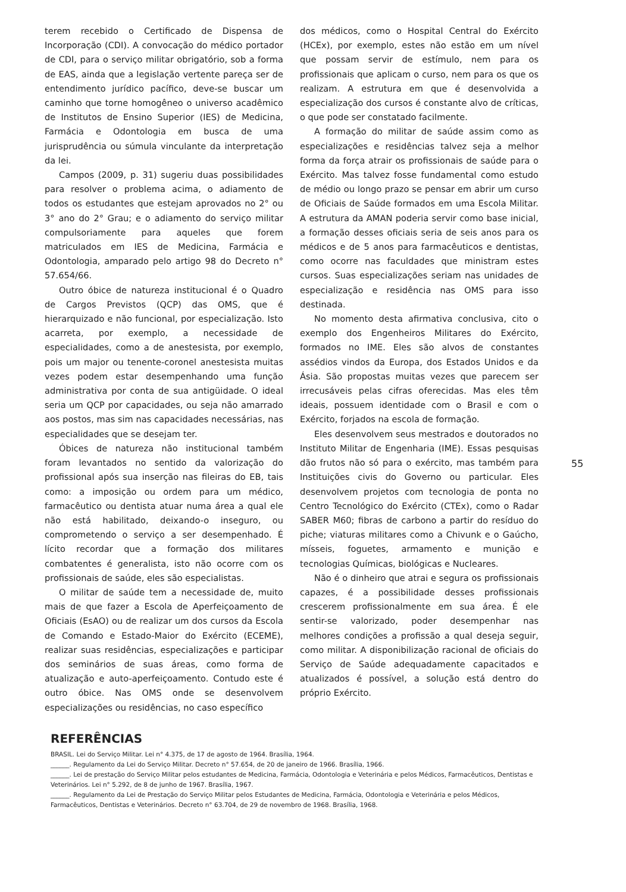terem recebido o Certificado de Dispensa de Incorporação (CDI). A convocação do médico portador de CDI, para o serviço militar obrigatório, sob a forma de EAS, ainda que a legislação vertente pareça ser de entendimento jurídico pacífico, deve-se buscar um caminho que torne homogêneo o universo acadêmico de Institutos de Ensino Superior (IES) de Medicina, Farmácia e Odontologia em busca de uma jurisprudência ou súmula vinculante da interpretação da lei.
Campos (2009, p. 31) sugeriu duas possibilidades para resolver o problema acima, o adiamento de todos os estudantes que estejam aprovados no 2° ou 3° ano do 2° Grau; e o adiamento do serviço militar compulsoriamente para aqueles que forem matriculados em IES de Medicina, Farmácia e Odontologia, amparado pelo artigo 98 do Decreto n° 57.654/66.
Outro óbice de natureza institucional é o Quadro de Cargos Previstos (QCP) das OMS, que é hierarquizado e não funcional, por especialização. Isto acarreta, por exemplo, a necessidade de especialidades, como a de anestesista, por exemplo, pois um major ou tenente-coronel anestesista muitas vezes podem estar desempenhando uma função administrativa por conta de sua antigüidade. O ideal seria um QCP por capacidades, ou seja não amarrado aos postos, mas sim nas capacidades necessárias, nas especialidades que se desejam ter.
Óbices de natureza não institucional também foram levantados no sentido da valorização do profissional após sua inserção nas fileiras do EB, tais como: a imposição ou ordem para um médico, farmacêutico ou dentista atuar numa área a qual ele não está habilitado, deixando-o inseguro, ou comprometendo o serviço a ser desempenhado. É lícito recordar que a formação dos militares combatentes é generalista, isto não ocorre com os profissionais de saúde, eles são especialistas.
O militar de saúde tem a necessidade de, muito mais de que fazer a Escola de Aperfeiçoamento de Oficiais (EsAO) ou de realizar um dos cursos da Escola de Comando e Estado-Maior do Exército (ECEME), realizar suas residências, especializações e participar dos seminários de suas áreas, como forma de atualização e auto-aperfeiçoamento. Contudo este é outro óbice. Nas OMS onde se desenvolvem especializações ou residências, no caso específico
dos médicos, como o Hospital Central do Exército (HCEx), por exemplo, estes não estão em um nível que possam servir de estímulo, nem para os profissionais que aplicam o curso, nem para os que os realizam. A estrutura em que é desenvolvida a especialização dos cursos é constante alvo de críticas, o que pode ser constatado facilmente.
A formação do militar de saúde assim como as especializações e residências talvez seja a melhor forma da força atrair os profissionais de saúde para o Exército. Mas talvez fosse fundamental como estudo de médio ou longo prazo se pensar em abrir um curso de Oficiais de Saúde formados em uma Escola Militar. A estrutura da AMAN poderia servir como base inicial, a formação desses oficiais seria de seis anos para os médicos e de 5 anos para farmacêuticos e dentistas, como ocorre nas faculdades que ministram estes cursos. Suas especializações seriam nas unidades de especialização e residência nas OMS para isso destinada.
No momento desta afirmativa conclusiva, cito o exemplo dos Engenheiros Militares do Exército, formados no IME. Eles são alvos de constantes assédios vindos da Europa, dos Estados Unidos e da Ásia. São propostas muitas vezes que parecem ser irrecusáveis pelas cifras oferecidas. Mas eles têm ideais, possuem identidade com o Brasil e com o Exército, forjados na escola de formação.
Eles desenvolvem seus mestrados e doutorados no Instituto Militar de Engenharia (IME). Essas pesquisas dão frutos não só para o exército, mas também para Instituições civis do Governo ou particular. Eles desenvolvem projetos com tecnologia de ponta no Centro Tecnológico do Exército (CTEx), como o Radar SABER M60; fibras de carbono a partir do resíduo do piche; viaturas militares como a Chivunk e o Gaúcho, mísseis, foguetes, armamento e munição e tecnologias Químicas, biológicas e Nucleares.
Não é o dinheiro que atrai e segura os profissionais capazes, é a possibilidade desses profissionais crescerem profissionalmente em sua área. É ele sentir-se valorizado, poder desempenhar nas melhores condições a profissão a qual deseja seguir, como militar. A disponibilização racional de oficiais do Serviço de Saúde adequadamente capacitados e atualizados é possível, a solução está dentro do próprio Exército.
55
REFERÊNCIAS
BRASIL. Lei do Serviço Militar. Lei n° 4.375, de 17 de agosto de 1964. Brasília, 1964.
______. Regulamento da Lei do Serviço Militar. Decreto n° 57.654, de 20 de janeiro de 1966. Brasília, 1966.
______. Lei de prestação do Serviço Militar pelos estudantes de Medicina, Farmácia, Odontologia e Veterinária e pelos Médicos, Farmacêuticos, Dentistas e Veterinários. Lei n° 5.292, de 8 de junho de 1967. Brasília, 1967.
______. Regulamento da Lei de Prestação do Serviço Militar pelos Estudantes de Medicina, Farmácia, Odontologia e Veterinária e pelos Médicos, Farmacêuticos, Dentistas e Veterinários. Decreto n° 63.704, de 29 de novembro de 1968. Brasília, 1968.